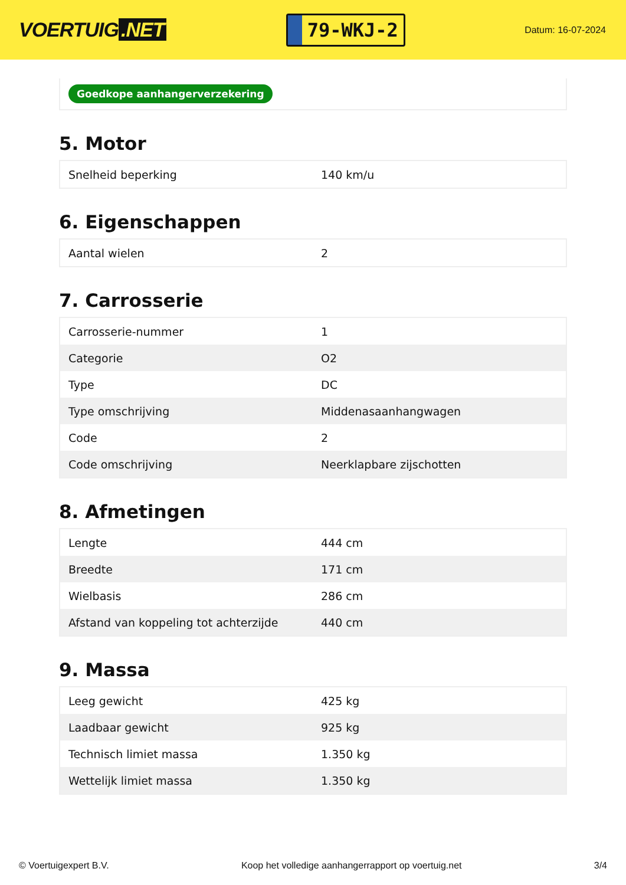VOERTUIG.NET
79-WKJ-2
Datum: 16-07-2024
Goedkope aanhangerverzekering
5. Motor
| Snelheid beperking | 140 km/u |
6. Eigenschappen
| Aantal wielen | 2 |
7. Carrosserie
| Carrosserie-nummer | 1 |
| Categorie | O2 |
| Type | DC |
| Type omschrijving | Middenasaanhangwagen |
| Code | 2 |
| Code omschrijving | Neerklapbare zijschotten |
8. Afmetingen
| Lengte | 444 cm |
| Breedte | 171 cm |
| Wielbasis | 286 cm |
| Afstand van koppeling tot achterzijde | 440 cm |
9. Massa
| Leeg gewicht | 425 kg |
| Laadbaar gewicht | 925 kg |
| Technisch limiet massa | 1.350 kg |
| Wettelijk limiet massa | 1.350 kg |
© Voertuigexpert B.V. Koop het volledige aanhangerrapport op voertuig.net 3/4